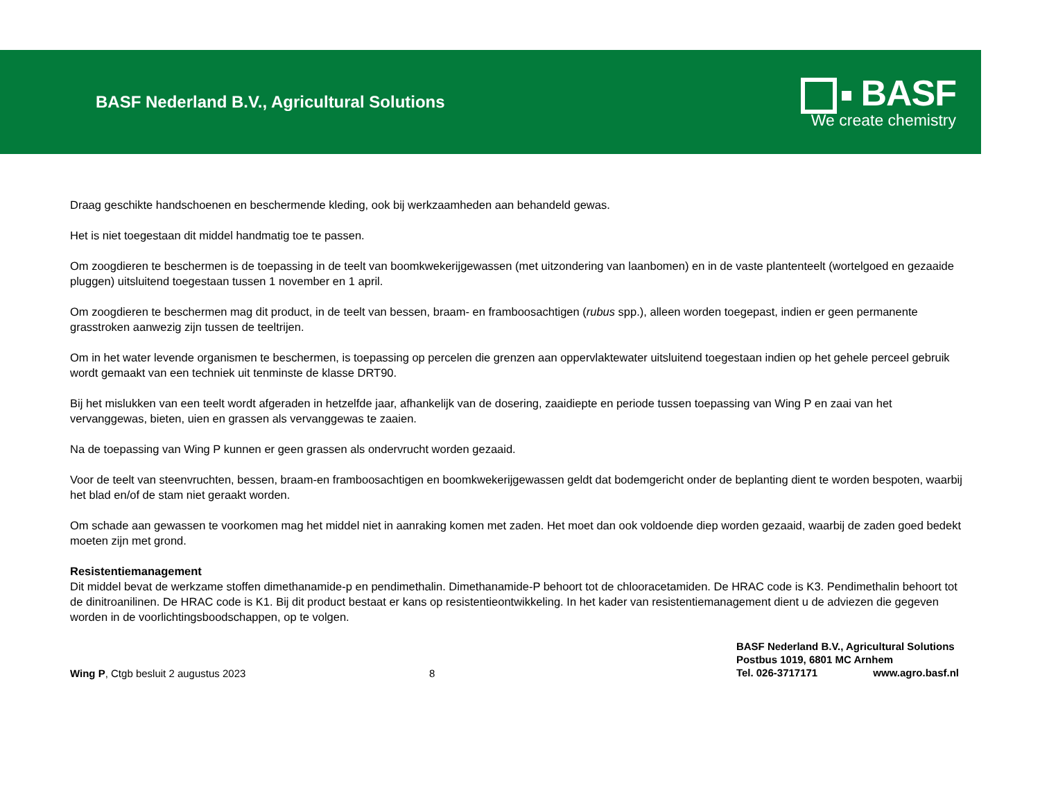BASF Nederland B.V., Agricultural Solutions
BASF
We create chemistry
Draag geschikte handschoenen en beschermende kleding, ook bij werkzaamheden aan behandeld gewas.
Het is niet toegestaan dit middel handmatig toe te passen.
Om zoogdieren te beschermen is de toepassing in de teelt van boomkwekerijgewassen (met uitzondering van laanbomen) en in de vaste plantenteelt (wortelgoed en gezaaide pluggen) uitsluitend toegestaan tussen 1 november en 1 april.
Om zoogdieren te beschermen mag dit product, in de teelt van bessen, braam- en framboosachtigen (rubus spp.), alleen worden toegepast, indien er geen permanente grasstroken aanwezig zijn tussen de teeltrijen.
Om in het water levende organismen te beschermen, is toepassing op percelen die grenzen aan oppervlaktewater uitsluitend toegestaan indien op het gehele perceel gebruik wordt gemaakt van een techniek uit tenminste de klasse DRT90.
Bij het mislukken van een teelt wordt afgeraden in hetzelfde jaar, afhankelijk van de dosering, zaaidiepte en periode tussen toepassing van Wing P en zaai van het vervanggewas, bieten, uien en grassen als vervanggewas te zaaien.
Na de toepassing van Wing P kunnen er geen grassen als ondervrucht worden gezaaid.
Voor de teelt van steenvruchten, bessen, braam-en framboosachtigen en boomkwekerijgewassen geldt dat bodemgericht onder de beplanting dient te worden bespoten, waarbij het blad en/of de stam niet geraakt worden.
Om schade aan gewassen te voorkomen mag het middel niet in aanraking komen met zaden. Het moet dan ook voldoende diep worden gezaaid, waarbij de zaden goed bedekt moeten zijn met grond.
Resistentiemanagement
Dit middel bevat de werkzame stoffen dimethanamide-p en pendimethalin. Dimethanamide-P behoort tot de chlooracetamiden. De HRAC code is K3. Pendimethalin behoort tot de dinitroanilinen. De HRAC code is K1. Bij dit product bestaat er kans op resistentieontwikkeling. In het kader van resistentiemanagement dient u de adviezen die gegeven worden in de voorlichtingsboodschappen, op te volgen.
Wing P, Ctgb besluit 2 augustus 2023
8
BASF Nederland B.V., Agricultural Solutions
Postbus 1019, 6801 MC Arnhem
Tel. 026-3717171 www.agro.basf.nl